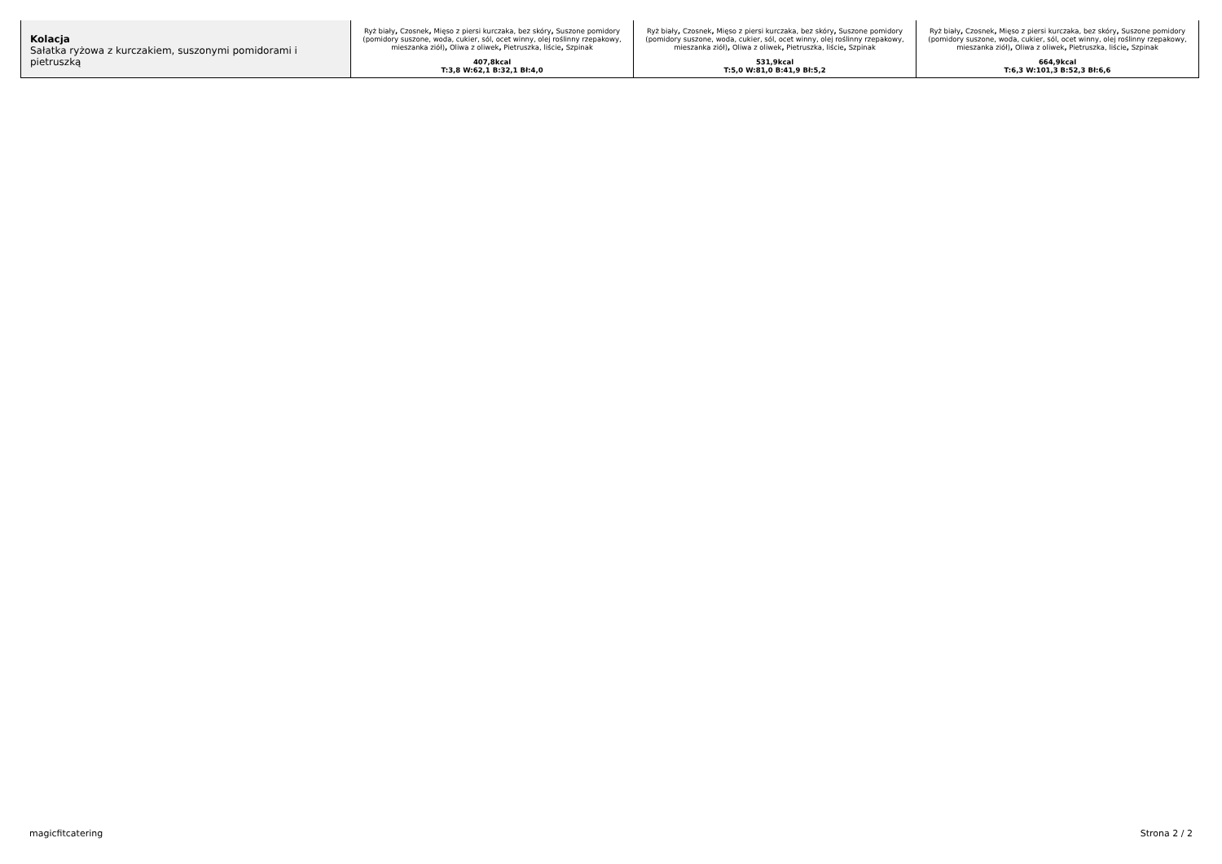| Kolacja Sałatka ryżowa z kurczakiem, suszonymi pomidorami i pietruszką | Ryż biały , Czosnek , Mięso z piersi kurczaka, bez skóry , Suszone pomidory (pomidory suszone, woda, cukier, sól, ocet winny, olej roślinny rzepakowy, mieszanka ziół) , Oliwa z oliwek , Pietruszka, liście , Szpinak 407,8kcal T:3,8 W:62,1 B:32,1 Bł:4,0 | Ryż biały , Czosnek , Mięso z piersi kurczaka, bez skóry , Suszone pomidory (pomidory suszone, woda, cukier, sól, ocet winny, olej roślinny rzepakowy, mieszanka ziół) , Oliwa z oliwek , Pietruszka, liście , Szpinak 531,9kcal T:5,0 W:81,0 B:41,9 Bł:5,2 | Ryż biały , Czosnek , Mięso z piersi kurczaka, bez skóry , Suszone pomidory (pomidory suszone, woda, cukier, sól, ocet winny, olej roślinny rzepakowy, mieszanka ziół) , Oliwa z oliwek , Pietruszka, liście , Szpinak 664,9kcal T:6,3 W:101,3 B:52,3 Bł:6,6 |
magicfitcatering Strona 2 / 2